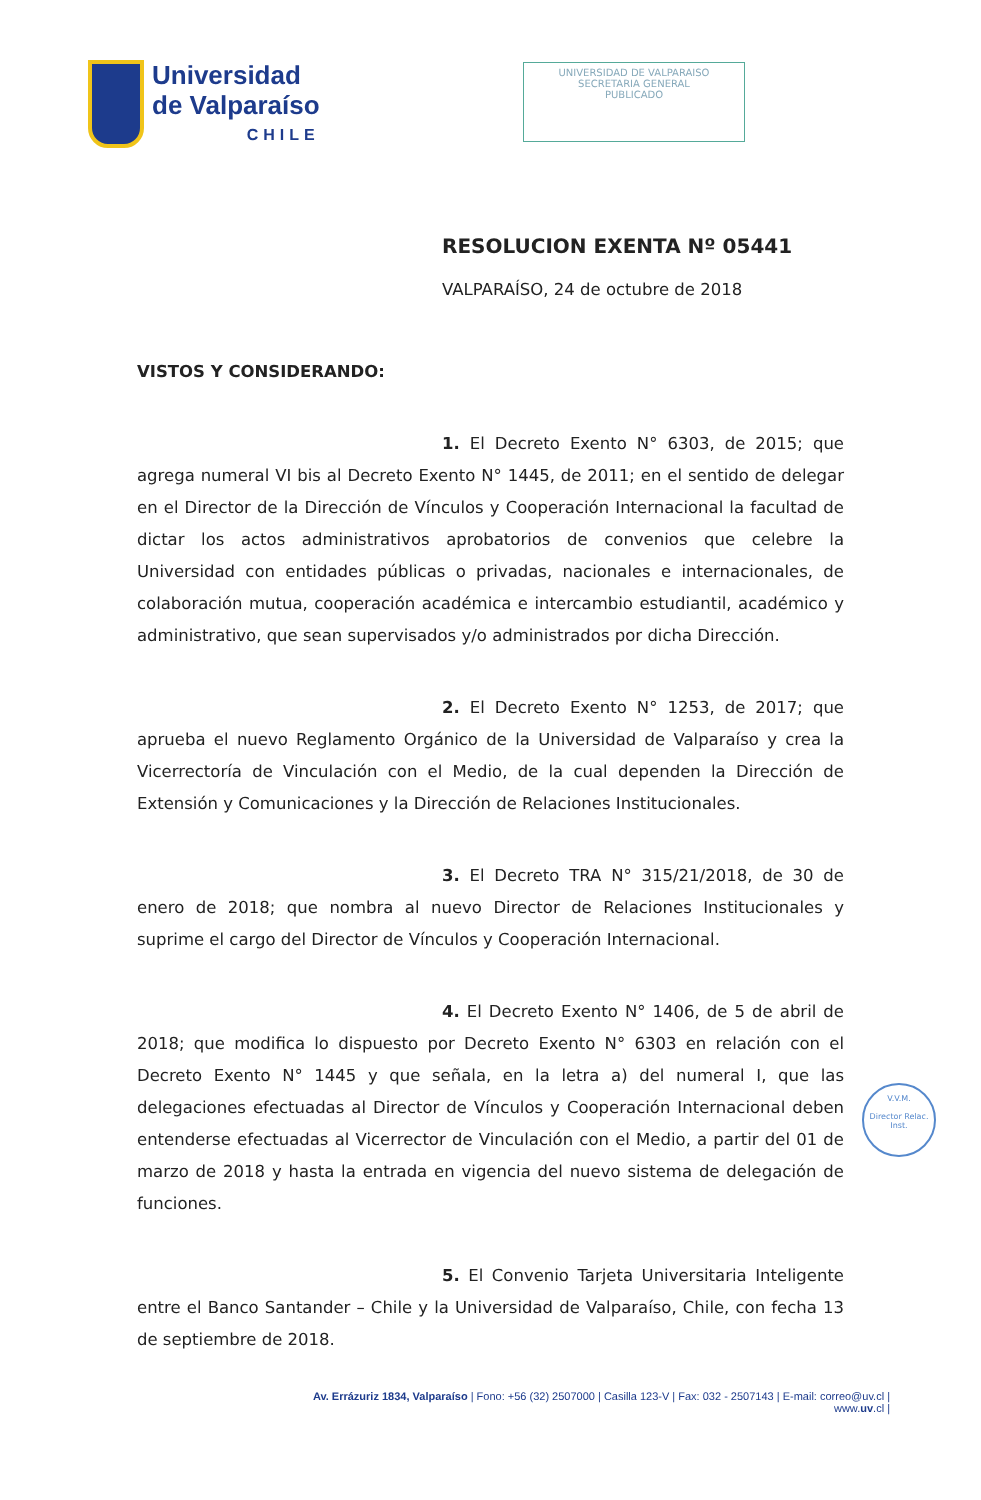Universidad
de Valparaíso
CHILE
UNIVERSIDAD DE VALPARAISO
SECRETARIA GENERAL
PUBLICADO
RESOLUCION EXENTA Nº 05441
VALPARAÍSO, 24 de octubre de 2018
VISTOS Y CONSIDERANDO:
1. El Decreto Exento N° 6303, de 2015; que agrega numeral VI bis al Decreto Exento N° 1445, de 2011; en el sentido de delegar en el Director de la Dirección de Vínculos y Cooperación Internacional la facultad de dictar los actos administrativos aprobatorios de convenios que celebre la Universidad con entidades públicas o privadas, nacionales e internacionales, de colaboración mutua, cooperación académica e intercambio estudiantil, académico y administrativo, que sean supervisados y/o administrados por dicha Dirección.
2. El Decreto Exento N° 1253, de 2017; que aprueba el nuevo Reglamento Orgánico de la Universidad de Valparaíso y crea la Vicerrectoría de Vinculación con el Medio, de la cual dependen la Dirección de Extensión y Comunicaciones y la Dirección de Relaciones Institucionales.
3. El Decreto TRA N° 315/21/2018, de 30 de enero de 2018; que nombra al nuevo Director de Relaciones Institucionales y suprime el cargo del Director de Vínculos y Cooperación Internacional.
4. El Decreto Exento N° 1406, de 5 de abril de 2018; que modifica lo dispuesto por Decreto Exento N° 6303 en relación con el Decreto Exento N° 1445 y que señala, en la letra a) del numeral I, que las delegaciones efectuadas al Director de Vínculos y Cooperación Internacional deben entenderse efectuadas al Vicerrector de Vinculación con el Medio, a partir del 01 de marzo de 2018 y hasta la entrada en vigencia del nuevo sistema de delegación de funciones.
5. El Convenio Tarjeta Universitaria Inteligente entre el Banco Santander – Chile y la Universidad de Valparaíso, Chile, con fecha 13 de septiembre de 2018.
V.V.M.
Director Relac. Inst.
Av. Errázuriz 1834, Valparaíso | Fono: +56 (32) 2507000 | Casilla 123-V | Fax: 032 - 2507143 | E-mail: correo@uv.cl |
www.uv.cl |